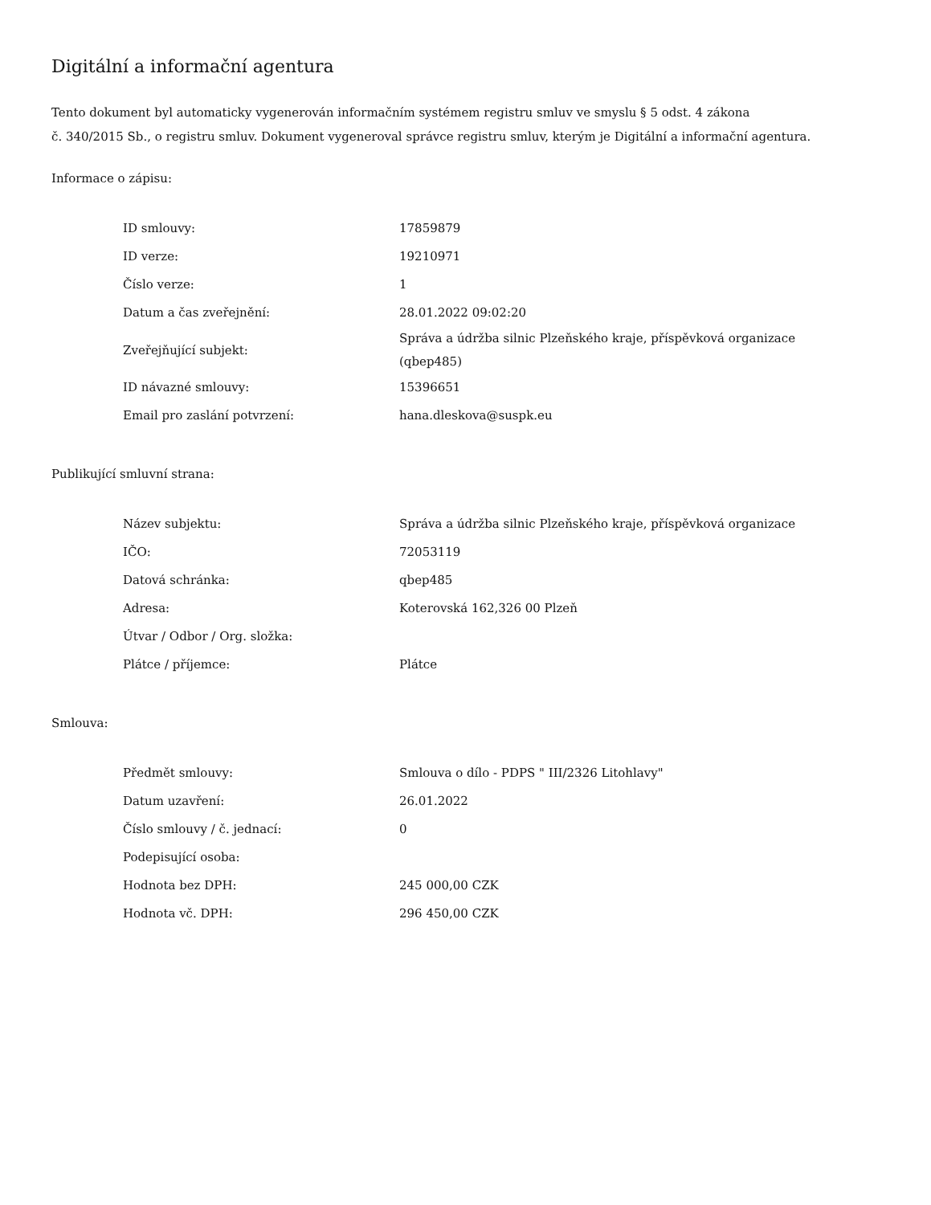Digitální a informační agentura
Tento dokument byl automaticky vygenerován informačním systémem registru smluv ve smyslu § 5 odst. 4 zákona
č. 340/2015 Sb., o registru smluv. Dokument vygeneroval správce registru smluv, kterým je Digitální a informační agentura.
Informace o zápisu:
| ID smlouvy: | 17859879 |
| ID verze: | 19210971 |
| Číslo verze: | 1 |
| Datum a čas zveřejnění: | 28.01.2022 09:02:20 |
| Zveřejňující subjekt: | Správa a údržba silnic Plzeňského kraje, příspěvková organizace (qbep485) |
| ID návazné smlouvy: | 15396651 |
| Email pro zaslání potvrzení: | hana.dleskova@suspk.eu |
Publikující smluvní strana:
| Název subjektu: | Správa a údržba silnic Plzeňského kraje, příspěvková organizace |
| IČO: | 72053119 |
| Datová schránka: | qbep485 |
| Adresa: | Koterovská 162,326 00 Plzeň |
| Útvar / Odbor / Org. složka: | |
| Plátce / příjemce: | Plátce |
Smlouva:
| Předmět smlouvy: | Smlouva o dílo - PDPS " III/2326 Litohlavy" |
| Datum uzavření: | 26.01.2022 |
| Číslo smlouvy / č. jednací: | 0 |
| Podepisující osoba: | |
| Hodnota bez DPH: | 245 000,00 CZK |
| Hodnota vč. DPH: | 296 450,00 CZK |